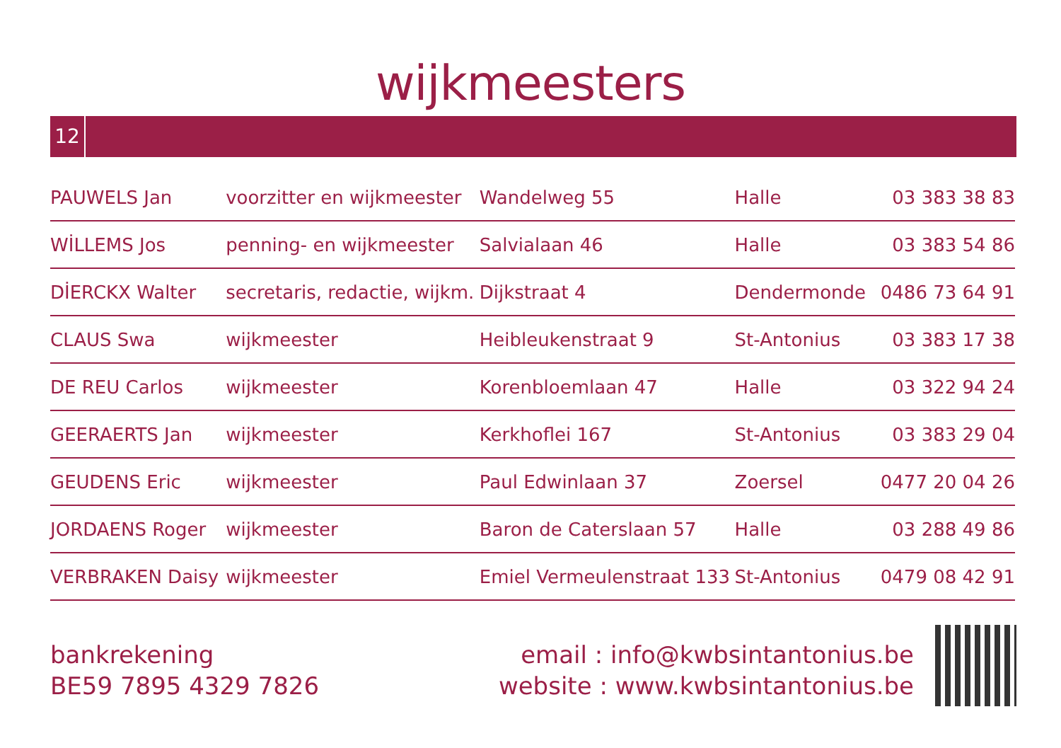wijkmeesters
12
| PAUWELS Jan | voorzitter en wijkmeester | Wandelweg 55 | Halle | 03 383 38 83 |
| WİLLEMS Jos | penning- en wijkmeester | Salvialaan 46 | Halle | 03 383 54 86 |
| DİERCKX Walter | secretaris, redactie, wijkm. | Dijkstraat 4 | Dendermonde | 0486 73 64 91 |
| CLAUS Swa | wijkmeester | Heibleukenstraat 9 | St-Antonius | 03 383 17 38 |
| DE REU Carlos | wijkmeester | Korenbloemlaan 47 | Halle | 03 322 94 24 |
| GEERAERTS Jan | wijkmeester | Kerkhoflei 167 | St-Antonius | 03 383 29 04 |
| GEUDENS Eric | wijkmeester | Paul Edwinlaan 37 | Zoersel | 0477 20 04 26 |
| JORDAENS Roger | wijkmeester | Baron de Caterslaan 57 | Halle | 03 288 49 86 |
| VERBRAKEN Daisy | wijkmeester | Emiel Vermeulenstraat 133 | St-Antonius | 0479 08 42 91 |
bankrekening
BE59 7895 4329 7826
email : info@kwbsintantonius.be
website : www.kwbsintantonius.be